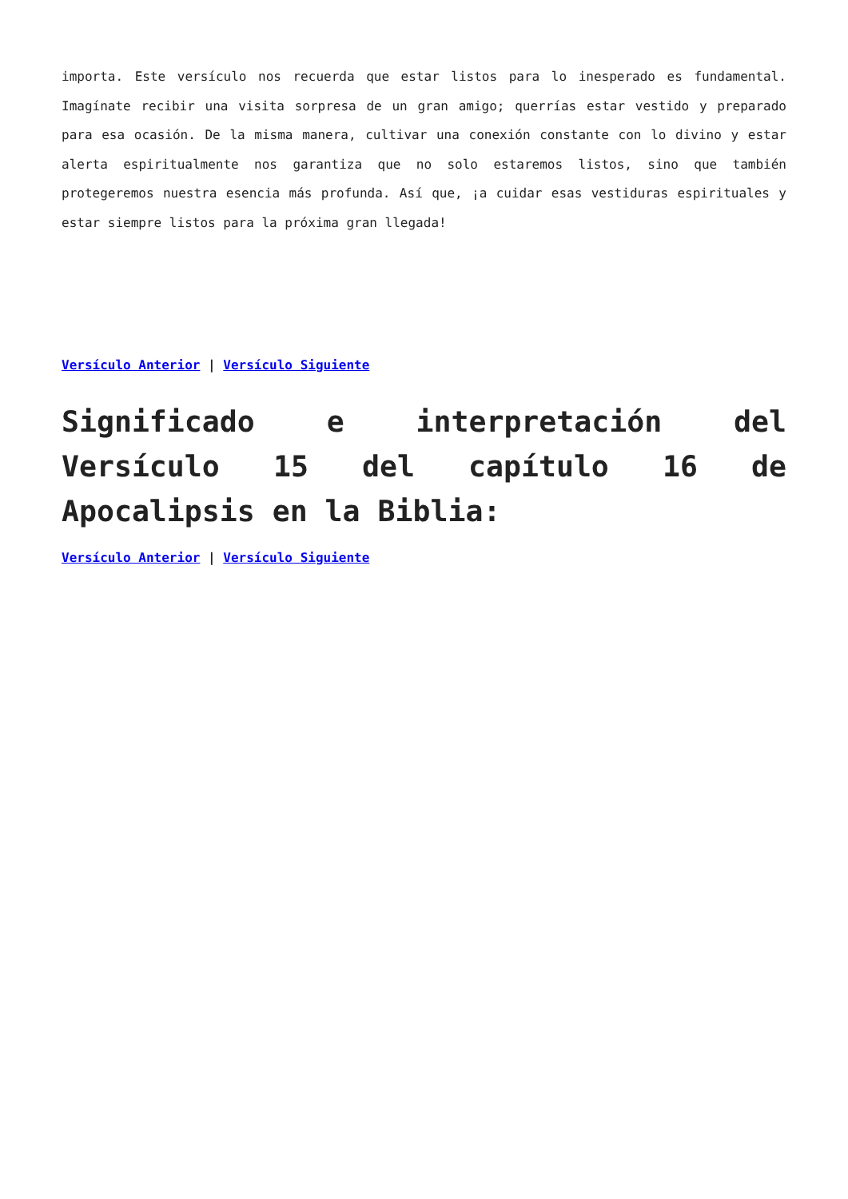importa. Este versículo nos recuerda que estar listos para lo inesperado es fundamental. Imagínate recibir una visita sorpresa de un gran amigo; querrías estar vestido y preparado para esa ocasión. De la misma manera, cultivar una conexión constante con lo divino y estar alerta espiritualmente nos garantiza que no solo estaremos listos, sino que también protegeremos nuestra esencia más profunda. Así que, ¡a cuidar esas vestiduras espirituales y estar siempre listos para la próxima gran llegada!
Versículo Anterior | Versículo Siguiente
Significado e interpretación del Versículo 15 del capítulo 16 de Apocalipsis en la Biblia:
Versículo Anterior | Versículo Siguiente